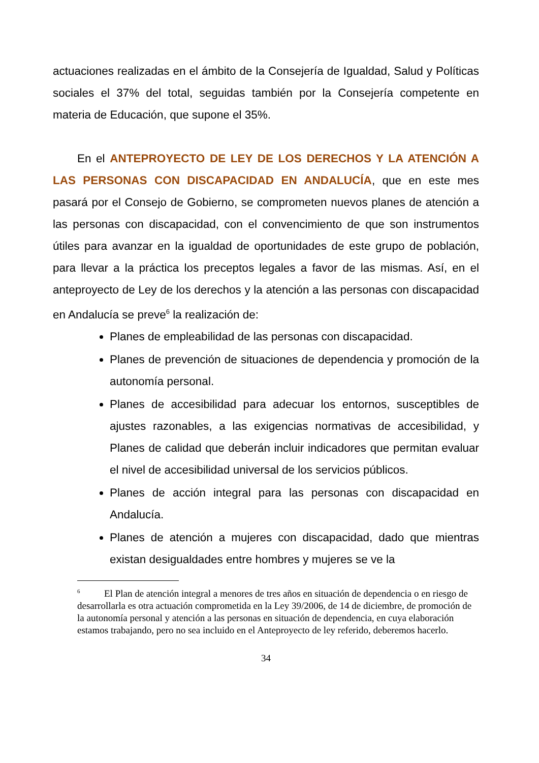actuaciones realizadas en el ámbito de la Consejería de Igualdad, Salud y Políticas sociales el 37% del total, seguidas también por la Consejería competente en materia de Educación, que supone el 35%.
En el ANTEPROYECTO DE LEY DE LOS DERECHOS Y LA ATENCIÓN A LAS PERSONAS CON DISCAPACIDAD EN ANDALUCÍA, que en este mes pasará por el Consejo de Gobierno, se comprometen nuevos planes de atención a las personas con discapacidad, con el convencimiento de que son instrumentos útiles para avanzar en la igualdad de oportunidades de este grupo de población, para llevar a la práctica los preceptos legales a favor de las mismas. Así, en el anteproyecto de Ley de los derechos y la atención a las personas con discapacidad en Andalucía se preve<sup>6</sup> la realización de:
Planes de empleabilidad de las personas con discapacidad.
Planes de prevención de situaciones de dependencia y promoción de la autonomía personal.
Planes de accesibilidad para adecuar los entornos, susceptibles de ajustes razonables, a las exigencias normativas de accesibilidad, y Planes de calidad que deberán incluir indicadores que permitan evaluar el nivel de accesibilidad universal de los servicios públicos.
Planes de acción integral para las personas con discapacidad en Andalucía.
Planes de atención a mujeres con discapacidad, dado que mientras existan desigualdades entre hombres y mujeres se ve la
<sup>6</sup> El Plan de atención integral a menores de tres años en situación de dependencia o en riesgo de desarrollarla es otra actuación comprometida en la Ley 39/2006, de 14 de diciembre, de promoción de la autonomía personal y atención a las personas en situación de dependencia, en cuya elaboración estamos trabajando, pero no sea incluido en el Anteproyecto de ley referido, deberemos hacerlo.
34